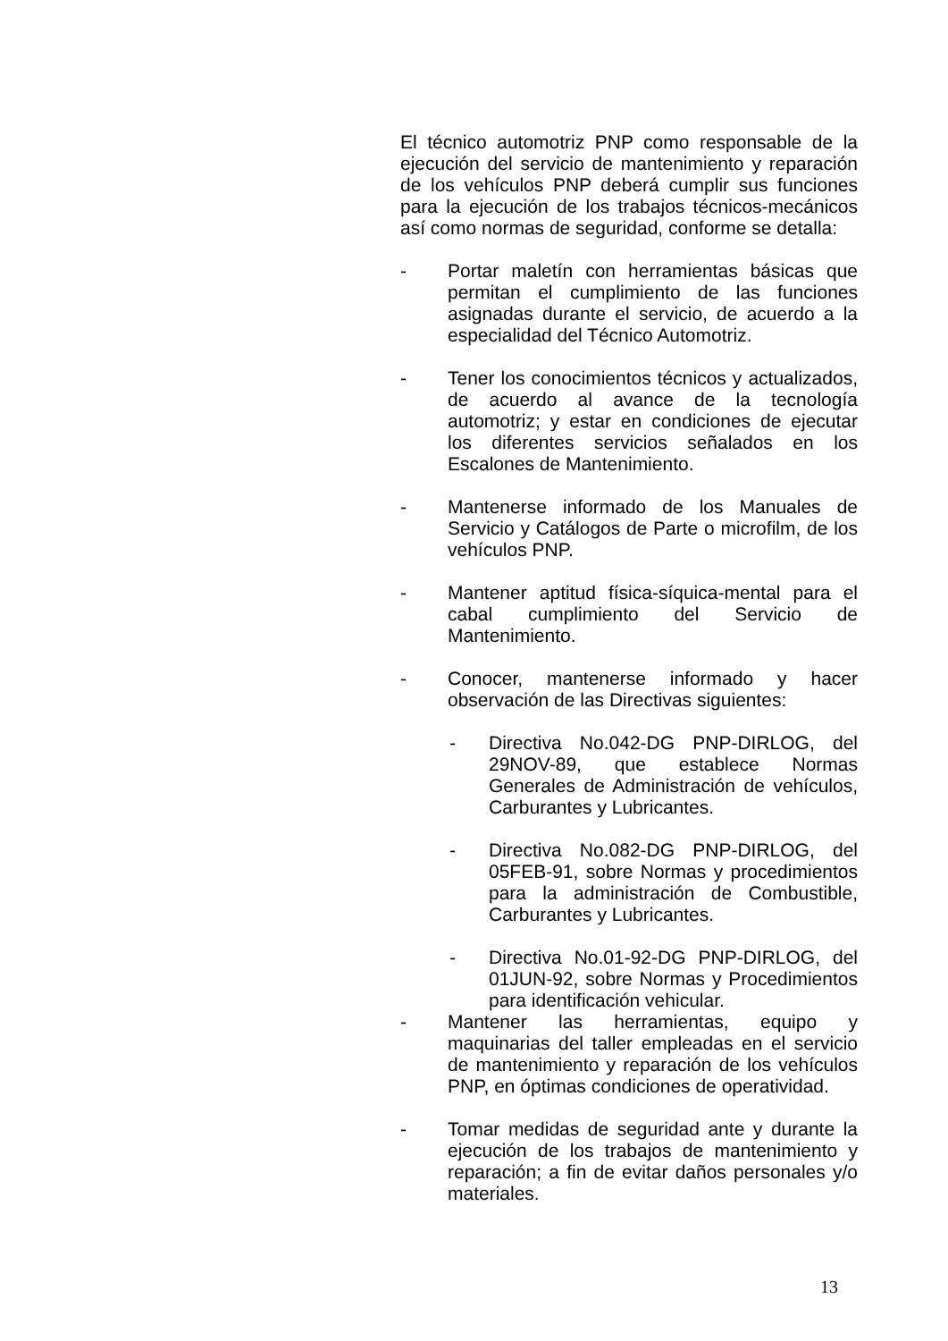El técnico automotriz PNP como responsable de la ejecución del servicio de mantenimiento y reparación de los vehículos PNP deberá cumplir sus funciones para la ejecución de los trabajos técnicos-mecánicos así como normas de seguridad, conforme se detalla:
- Portar maletín con herramientas básicas que permitan el cumplimiento de las funciones asignadas durante el servicio, de acuerdo a la especialidad del Técnico Automotriz.
- Tener los conocimientos técnicos y actualizados, de acuerdo al avance de la tecnología automotriz; y estar en condiciones de ejecutar los diferentes servicios señalados en los Escalones de Mantenimiento.
- Mantenerse informado de los Manuales de Servicio y Catálogos de Parte o microfilm, de los vehículos PNP.
- Mantener aptitud física-síquica-mental para el cabal cumplimiento del Servicio de Mantenimiento.
- Conocer, mantenerse informado y hacer observación de las Directivas siguientes:
- Directiva No.042-DG PNP-DIRLOG, del 29NOV-89, que establece Normas Generales de Administración de vehículos, Carburantes y Lubricantes.
- Directiva No.082-DG PNP-DIRLOG, del 05FEB-91, sobre Normas y procedimientos para la administración de Combustible, Carburantes y Lubricantes.
- Directiva No.01-92-DG PNP-DIRLOG, del 01JUN-92, sobre Normas y Procedimientos para identificación vehicular.
- Mantener las herramientas, equipo y maquinarias del taller empleadas en el servicio de mantenimiento y reparación de los vehículos PNP, en óptimas condiciones de operatividad.
- Tomar medidas de seguridad ante y durante la ejecución de los trabajos de mantenimiento y reparación; a fin de evitar daños personales y/o materiales.
13